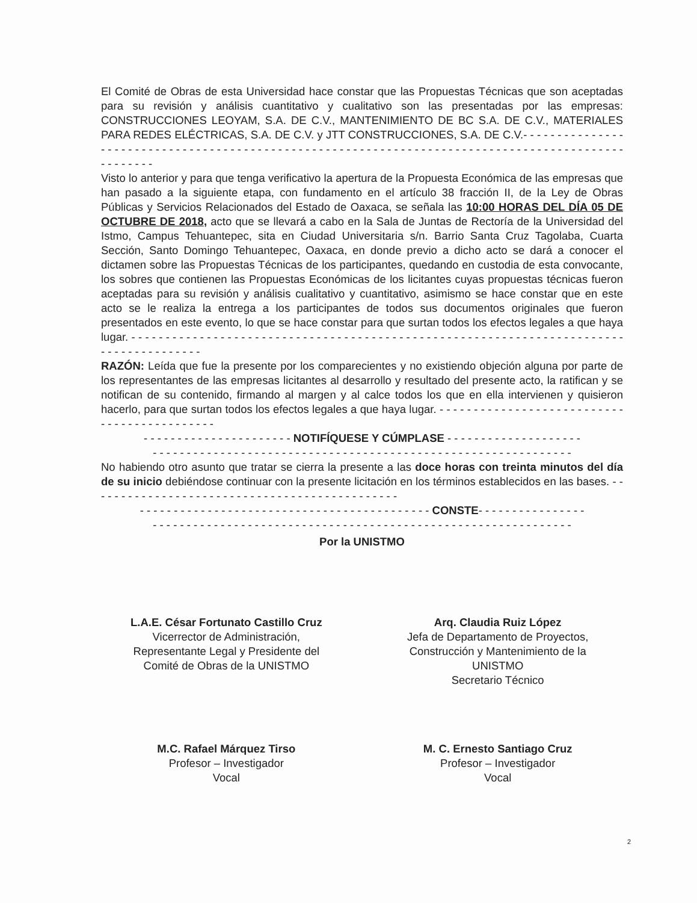El Comité de Obras de esta Universidad hace constar que las Propuestas Técnicas que son aceptadas para su revisión y análisis cuantitativo y cualitativo son las presentadas por las empresas: CONSTRUCCIONES LEOYAM, S.A. DE C.V., MANTENIMIENTO DE BC S.A. DE C.V., MATERIALES PARA REDES ELÉCTRICAS, S.A. DE C.V. y JTT CONSTRUCCIONES, S.A. DE C.V.- - - - - - - - - - - - - - - - - - - - - - - - - - - - - - - - - - - - - - - - - - - - - - - - - - - - - - - - - - - - - - - - - - - - - - - - - - - - - - - - - - - - - - - - - - - - - - - - - - - -
Visto lo anterior y para que tenga verificativo la apertura de la Propuesta Económica de las empresas que han pasado a la siguiente etapa, con fundamento en el artículo 38 fracción II, de la Ley de Obras Públicas y Servicios Relacionados del Estado de Oaxaca, se señala las 10:00 HORAS DEL DÍA 05 DE OCTUBRE DE 2018, acto que se llevará a cabo en la Sala de Juntas de Rectoría de la Universidad del Istmo, Campus Tehuantepec, sita en Ciudad Universitaria s/n. Barrio Santa Cruz Tagolaba, Cuarta Sección, Santo Domingo Tehuantepec, Oaxaca, en donde previo a dicho acto se dará a conocer el dictamen sobre las Propuestas Técnicas de los participantes, quedando en custodia de esta convocante, los sobres que contienen las Propuestas Económicas de los licitantes cuyas propuestas técnicas fueron aceptadas para su revisión y análisis cualitativo y cuantitativo, asimismo se hace constar que en este acto se le realiza la entrega a los participantes de todos sus documentos originales que fueron presentados en este evento, lo que se hace constar para que surtan todos los efectos legales a que haya lugar. - - - - - - - - - - - - - - - - - - - - - - - - - - - - - - - - - - - - - - - - - - - - - - - - - - - - - - - - - - - - - - - - - - - - - - - - - - - - - - - - - - - - - - -
RAZÓN: Leída que fue la presente por los comparecientes y no existiendo objeción alguna por parte de los representantes de las empresas licitantes al desarrollo y resultado del presente acto, la ratifican y se notifican de su contenido, firmando al margen y al calce todos los que en ella intervienen y quisieron hacerlo, para que surtan todos los efectos legales a que haya lugar. - - - - - - - - - - - - - - - - - - - - - - - - - - - - - - - - - - - - - - - - - - - -
- - - - - - - - - - - - - - - - - - - - - - NOTIFÍQUESE Y CÚMPLASE - - - - - - - - - - - - - - - - - - - -
- - - - - - - - - - - - - - - - - - - - - - - - - - - - - - - - - - - - - - - - - - - - - - - - - - - - - - - - - - - - - -
No habiendo otro asunto que tratar se cierra la presente a las doce horas con treinta minutos del día de su inicio debiéndose continuar con la presente licitación en los términos establecidos en las bases. - - - - - - - - - - - - - - - - - - - - - - - - - - - - - - - - - - - - - - - - - - - - - -
- - - - - - - - - - - - - - - - - - - - - - - - - - - - - - - - - - - - - - - - - - - CONSTE- - - - - - - - - - - - - - - -
- - - - - - - - - - - - - - - - - - - - - - - - - - - - - - - - - - - - - - - - - - - - - - - - - - - - - - - - - - - - - -
Por la UNISTMO
L.A.E. César Fortunato Castillo Cruz
Vicerrector de Administración,
Representante Legal y Presidente del
Comité de Obras de la UNISTMO
Arq. Claudia Ruiz López
Jefa de Departamento de Proyectos,
Construcción y Mantenimiento de la
UNISTMO
Secretario Técnico
M.C. Rafael Márquez Tirso
Profesor – Investigador
Vocal
M. C. Ernesto Santiago Cruz
Profesor – Investigador
Vocal
2